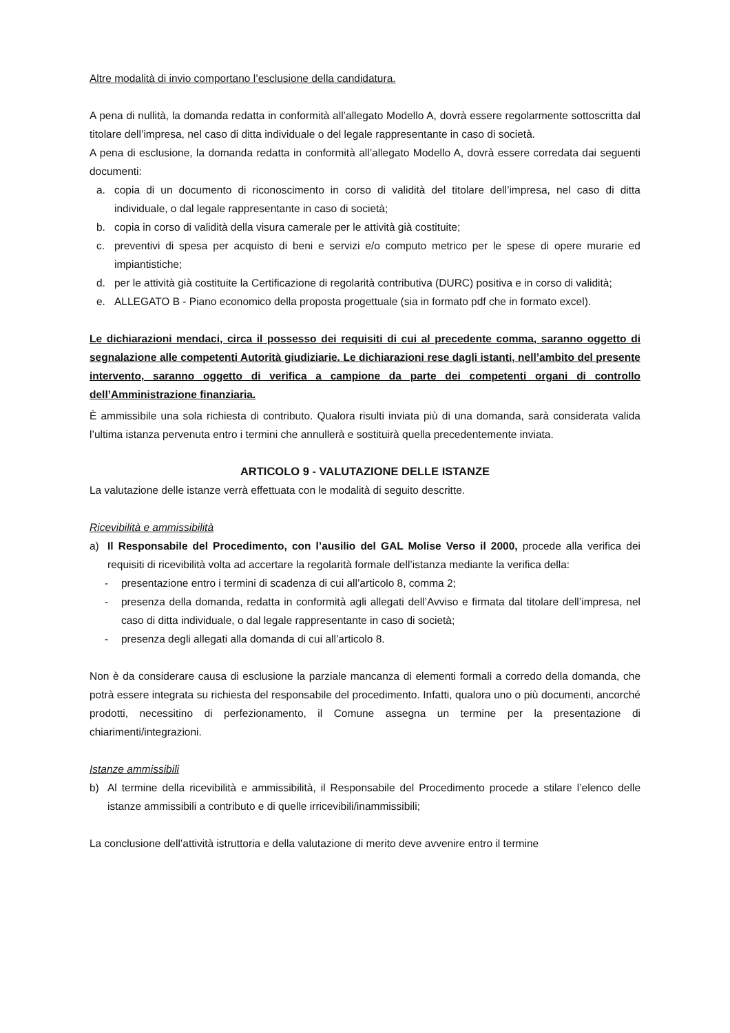Altre modalità di invio comportano l’esclusione della candidatura.
A pena di nullità, la domanda redatta in conformità all’allegato Modello A, dovrà essere regolarmente sottoscritta dal titolare dell’impresa, nel caso di ditta individuale o del legale rappresentante in caso di società.
A pena di esclusione, la domanda redatta in conformità all’allegato Modello A, dovrà essere corredata dai seguenti documenti:
a. copia di un documento di riconoscimento in corso di validità del titolare dell’impresa, nel caso di ditta individuale, o dal legale rappresentante in caso di società;
b. copia in corso di validità della visura camerale per le attività già costituite;
c. preventivi di spesa per acquisto di beni e servizi e/o computo metrico per le spese di opere murarie ed impiantistiche;
d. per le attività già costituite la Certificazione di regolarità contributiva (DURC) positiva e in corso di validità;
e. ALLEGATO B - Piano economico della proposta progettuale (sia in formato pdf che in formato excel).
Le dichiarazioni mendaci, circa il possesso dei requisiti di cui al precedente comma, saranno oggetto di segnalazione alle competenti Autorità giudiziarie. Le dichiarazioni rese dagli istanti, nell’ambito del presente intervento, saranno oggetto di verifica a campione da parte dei competenti organi di controllo dell’Amministrazione finanziaria.
È ammissibile una sola richiesta di contributo. Qualora risulti inviata più di una domanda, sarà considerata valida l’ultima istanza pervenuta entro i termini che annullerà e sostituirà quella precedentemente inviata.
ARTICOLO 9 - VALUTAZIONE DELLE ISTANZE
La valutazione delle istanze verrà effettuata con le modalità di seguito descritte.
Ricevibilità e ammissibilità
a) Il Responsabile del Procedimento, con l’ausilio del GAL Molise Verso il 2000, procede alla verifica dei requisiti di ricevibilità volta ad accertare la regolarità formale dell’istanza mediante la verifica della:
- presentazione entro i termini di scadenza di cui all’articolo 8, comma 2;
- presenza della domanda, redatta in conformità agli allegati dell’Avviso e firmata dal titolare dell’impresa, nel caso di ditta individuale, o dal legale rappresentante in caso di società;
- presenza degli allegati alla domanda di cui all’articolo 8.
Non è da considerare causa di esclusione la parziale mancanza di elementi formali a corredo della domanda, che potrà essere integrata su richiesta del responsabile del procedimento. Infatti, qualora uno o più documenti, ancorché prodotti, necessitino di perfezionamento, il Comune assegna un termine per la presentazione di chiarimenti/integrazioni.
Istanze ammissibili
b) Al termine della ricevibilità e ammissibilità, il Responsabile del Procedimento procede a stilare l’elenco delle istanze ammissibili a contributo e di quelle irricevibili/inammissibili;
La conclusione dell’attività istruttoria e della valutazione di merito deve avvenire entro il termine